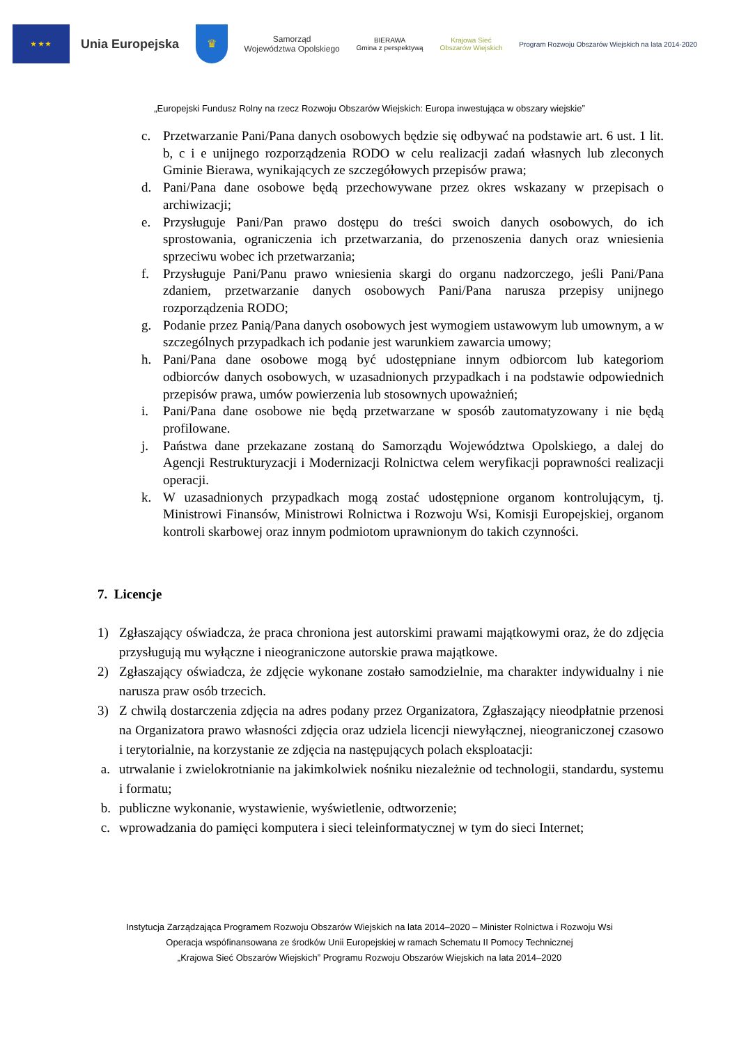★ ★ ★
Unia Europejska
♛
Samorząd
Województwa Opolskiego
BIERAWA
Gmina z perspektywą
Krajowa Sieć
Obszarów Wiejskich
Program Rozwoju Obszarów Wiejskich na lata 2014-2020
„Europejski Fundusz Rolny na rzecz Rozwoju Obszarów Wiejskich: Europa inwestująca w obszary wiejskie”
c. Przetwarzanie Pani/Pana danych osobowych będzie się odbywać na podstawie art. 6 ust. 1 lit. b, c i e unijnego rozporządzenia RODO w celu realizacji zadań własnych lub zleconych Gminie Bierawa, wynikających ze szczegółowych przepisów prawa;
d. Pani/Pana dane osobowe będą przechowywane przez okres wskazany w przepisach o archiwizacji;
e. Przysługuje Pani/Pan prawo dostępu do treści swoich danych osobowych, do ich sprostowania, ograniczenia ich przetwarzania, do przenoszenia danych oraz wniesienia sprzeciwu wobec ich przetwarzania;
f. Przysługuje Pani/Panu prawo wniesienia skargi do organu nadzorczego, jeśli Pani/Pana zdaniem, przetwarzanie danych osobowych Pani/Pana narusza przepisy unijnego rozporządzenia RODO;
g. Podanie przez Panią/Pana danych osobowych jest wymogiem ustawowym lub umownym, a w szczególnych przypadkach ich podanie jest warunkiem zawarcia umowy;
h. Pani/Pana dane osobowe mogą być udostępniane innym odbiorcom lub kategoriom odbiorców danych osobowych, w uzasadnionych przypadkach i na podstawie odpowiednich przepisów prawa, umów powierzenia lub stosownych upoważnień;
i. Pani/Pana dane osobowe nie będą przetwarzane w sposób zautomatyzowany i nie będą profilowane.
j. Państwa dane przekazane zostaną do Samorządu Województwa Opolskiego, a dalej do Agencji Restrukturyzacji i Modernizacji Rolnictwa celem weryfikacji poprawności realizacji operacji.
k. W uzasadnionych przypadkach mogą zostać udostępnione organom kontrolującym, tj. Ministrowi Finansów, Ministrowi Rolnictwa i Rozwoju Wsi, Komisji Europejskiej, organom kontroli skarbowej oraz innym podmiotom uprawnionym do takich czynności.
7. Licencje
1) Zgłaszający oświadcza, że praca chroniona jest autorskimi prawami majątkowymi oraz, że do zdjęcia przysługują mu wyłączne i nieograniczone autorskie prawa majątkowe.
2) Zgłaszający oświadcza, że zdjęcie wykonane zostało samodzielnie, ma charakter indywidualny i nie narusza praw osób trzecich.
3) Z chwilą dostarczenia zdjęcia na adres podany przez Organizatora, Zgłaszający nieodpłatnie przenosi na Organizatora prawo własności zdjęcia oraz udziela licencji niewyłącznej, nieograniczonej czasowo i terytorialnie, na korzystanie ze zdjęcia na następujących polach eksploatacji:
a. utrwalanie i zwielokrotnianie na jakimkolwiek nośniku niezależnie od technologii, standardu, systemu i formatu;
b. publiczne wykonanie, wystawienie, wyświetlenie, odtworzenie;
c. wprowadzania do pamięci komputera i sieci teleinformatycznej w tym do sieci Internet;
Instytucja Zarządzająca Programem Rozwoju Obszarów Wiejskich na lata 2014–2020 – Minister Rolnictwa i Rozwoju Wsi
Operacja wspófinansowana ze środków Unii Europejskiej w ramach Schematu II Pomocy Technicznej
„Krajowa Sieć Obszarów Wiejskich” Programu Rozwoju Obszarów Wiejskich na lata 2014–2020